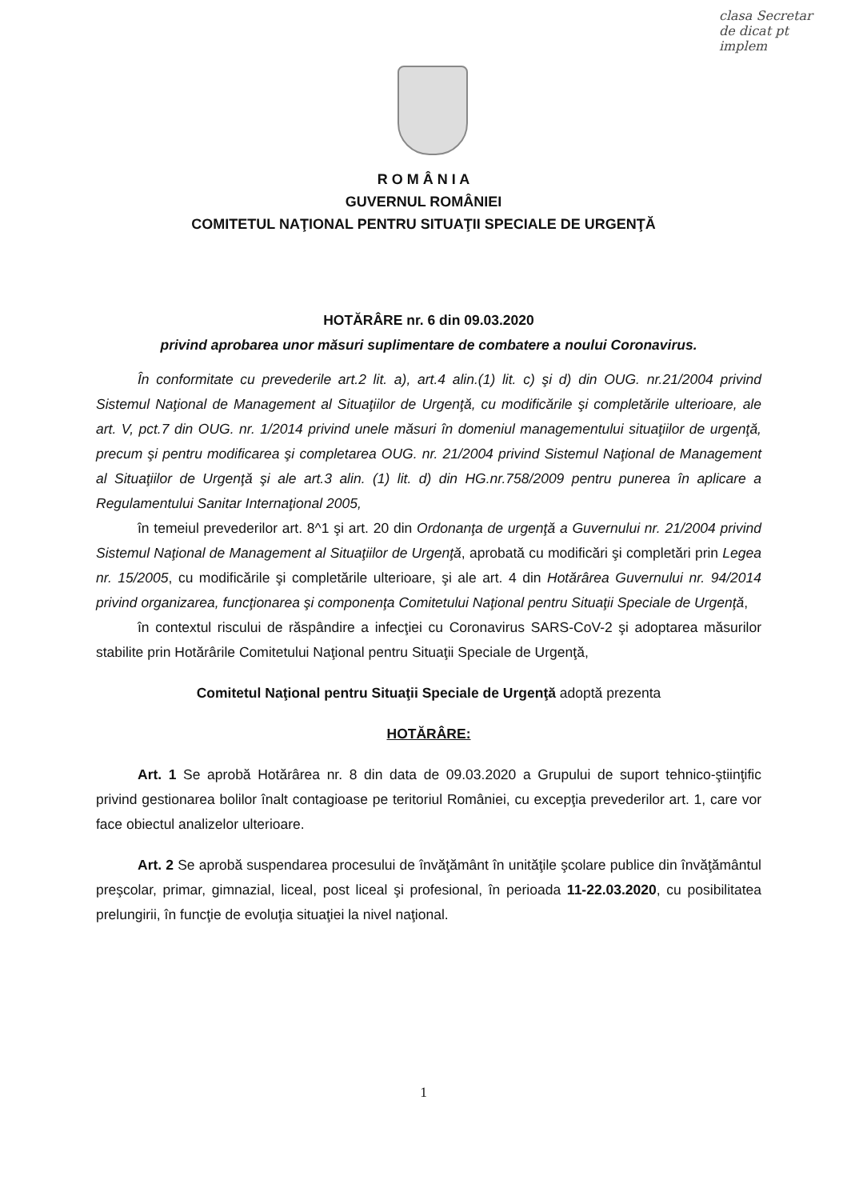clasa Secretar de dicat pt implem
R O M Â N I A
GUVERNUL ROMÂNIEI
COMITETUL NAŢIONAL PENTRU SITUAŢII SPECIALE DE URGENŢĂ
HOTĂRÂRE nr. 6 din 09.03.2020
privind aprobarea unor măsuri suplimentare de combatere a noului Coronavirus.
În conformitate cu prevederile art.2 lit. a), art.4 alin.(1) lit. c) şi d) din OUG. nr.21/2004 privind Sistemul Naţional de Management al Situaţiilor de Urgenţă, cu modificările şi completările ulterioare, ale art. V, pct.7 din OUG. nr. 1/2014 privind unele măsuri în domeniul managementului situaţiilor de urgenţă, precum şi pentru modificarea şi completarea OUG. nr. 21/2004 privind Sistemul Naţional de Management al Situaţiilor de Urgenţă şi ale art.3 alin. (1) lit. d) din HG.nr.758/2009 pentru punerea în aplicare a Regulamentului Sanitar Internaţional 2005,
în temeiul prevederilor art. 8^1 şi art. 20 din Ordonanţa de urgenţă a Guvernului nr. 21/2004 privind Sistemul Naţional de Management al Situaţiilor de Urgenţă, aprobată cu modificări şi completări prin Legea nr. 15/2005, cu modificările şi completările ulterioare, şi ale art. 4 din Hotărârea Guvernului nr. 94/2014 privind organizarea, funcţionarea şi componenţa Comitetului Naţional pentru Situaţii Speciale de Urgenţă,
în contextul riscului de răspândire a infecţiei cu Coronavirus SARS-CoV-2 şi adoptarea măsurilor stabilite prin Hotărârile Comitetului Naţional pentru Situaţii Speciale de Urgenţă,
Comitetul Naţional pentru Situaţii Speciale de Urgenţă adoptă prezenta
HOTĂRÂRE:
Art. 1 Se aprobă Hotărârea nr. 8 din data de 09.03.2020 a Grupului de suport tehnico-ştiinţific privind gestionarea bolilor înalt contagioase pe teritoriul României, cu excepţia prevederilor art. 1, care vor face obiectul analizelor ulterioare.
Art. 2 Se aprobă suspendarea procesului de învăţământ în unităţile şcolare publice din învăţământul preşcolar, primar, gimnazial, liceal, post liceal şi profesional, în perioada 11-22.03.2020, cu posibilitatea prelungirii, în funcţie de evoluţia situaţiei la nivel naţional.
1